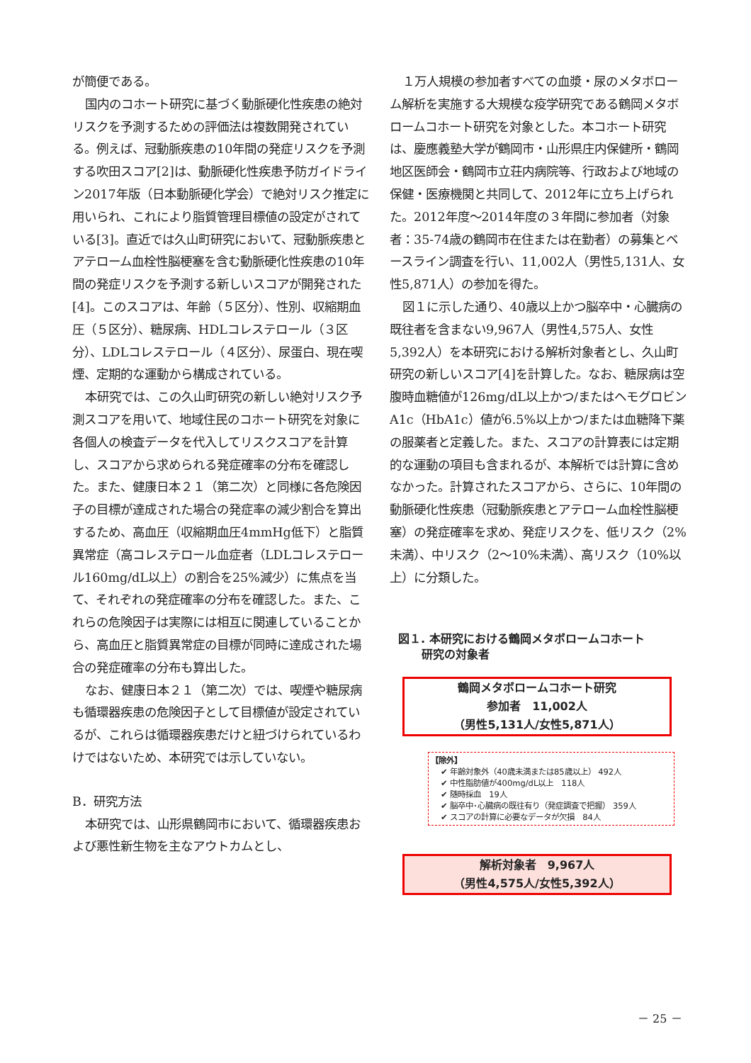が簡便である。
国内のコホート研究に基づく動脈硬化性疾患の絶対リスクを予測するための評価法は複数開発されている。例えば、冠動脈疾患の10年間の発症リスクを予測する吹田スコア[2]は、動脈硬化性疾患予防ガイドライン2017年版（日本動脈硬化学会）で絶対リスク推定に用いられ、これにより脂質管理目標値の設定がされている[3]。直近では久山町研究において、冠動脈疾患とアテローム血栓性脳梗塞を含む動脈硬化性疾患の10年間の発症リスクを予測する新しいスコアが開発された[4]。このスコアは、年齢（５区分）、性別、収縮期血圧（５区分）、糖尿病、HDLコレステロール（３区分）、LDLコレステロール（４区分）、尿蛋白、現在喫煙、定期的な運動から構成されている。
本研究では、この久山町研究の新しい絶対リスク予測スコアを用いて、地域住民のコホート研究を対象に各個人の検査データを代入してリスクスコアを計算し、スコアから求められる発症確率の分布を確認した。また、健康日本２１（第二次）と同様に各危険因子の目標が達成された場合の発症率の減少割合を算出するため、高血圧（収縮期血圧4mmHg低下）と脂質異常症（高コレステロール血症者（LDLコレステロール160mg/dL以上）の割合を25%減少）に焦点を当て、それぞれの発症確率の分布を確認した。また、これらの危険因子は実際には相互に関連していることから、高血圧と脂質異常症の目標が同時に達成された場合の発症確率の分布も算出した。
なお、健康日本２１（第二次）では、喫煙や糖尿病も循環器疾患の危険因子として目標値が設定されているが、これらは循環器疾患だけと紐づけられているわけではないため、本研究では示していない。
B．研究方法
本研究では、山形県鶴岡市において、循環器疾患および悪性新生物を主なアウトカムとし、
１万人規模の参加者すべての血漿・尿のメタボローム解析を実施する大規模な疫学研究である鶴岡メタボロームコホート研究を対象とした。本コホート研究は、慶應義塾大学が鶴岡市・山形県庄内保健所・鶴岡地区医師会・鶴岡市立荘内病院等、行政および地域の保健・医療機関と共同して、2012年に立ち上げられた。2012年度～2014年度の３年間に参加者（対象者：35-74歳の鶴岡市在住または在勤者）の募集とベースライン調査を行い、11,002人（男性5,131人、女性5,871人）の参加を得た。
図１に示した通り、40歳以上かつ脳卒中・心臓病の既往者を含まない9,967人（男性4,575人、女性5,392人）を本研究における解析対象者とし、久山町研究の新しいスコア[4]を計算した。なお、糖尿病は空腹時血糖値が126mg/dL以上かつ/またはヘモグロビンA1c（HbA1c）値が6.5%以上かつ/または血糖降下薬の服薬者と定義した。また、スコアの計算表には定期的な運動の項目も含まれるが、本解析では計算に含めなかった。計算されたスコアから、さらに、10年間の動脈硬化性疾患（冠動脈疾患とアテローム血栓性脳梗塞）の発症確率を求め、発症リスクを、低リスク（2%未満）、中リスク（2～10%未満）、高リスク（10%以上）に分類した。
図１. 本研究における鶴岡メタボロームコホート
研究の対象者
鶴岡メタボロームコホート研究
参加者　11,002人
（男性5,131人/女性5,871人）
【除外】
✔ 年齢対象外（40歳未満または85歳以上） 492人
✔ 中性脂肪値が400mg/dL以上　118人
✔ 随時採血　19人
✔ 脳卒中･心臓病の既往有り（発症調査で把握） 359人
✔ スコアの計算に必要なデータが欠損　84人
解析対象者　9,967人
（男性4,575人/女性5,392人）
－ 25 －